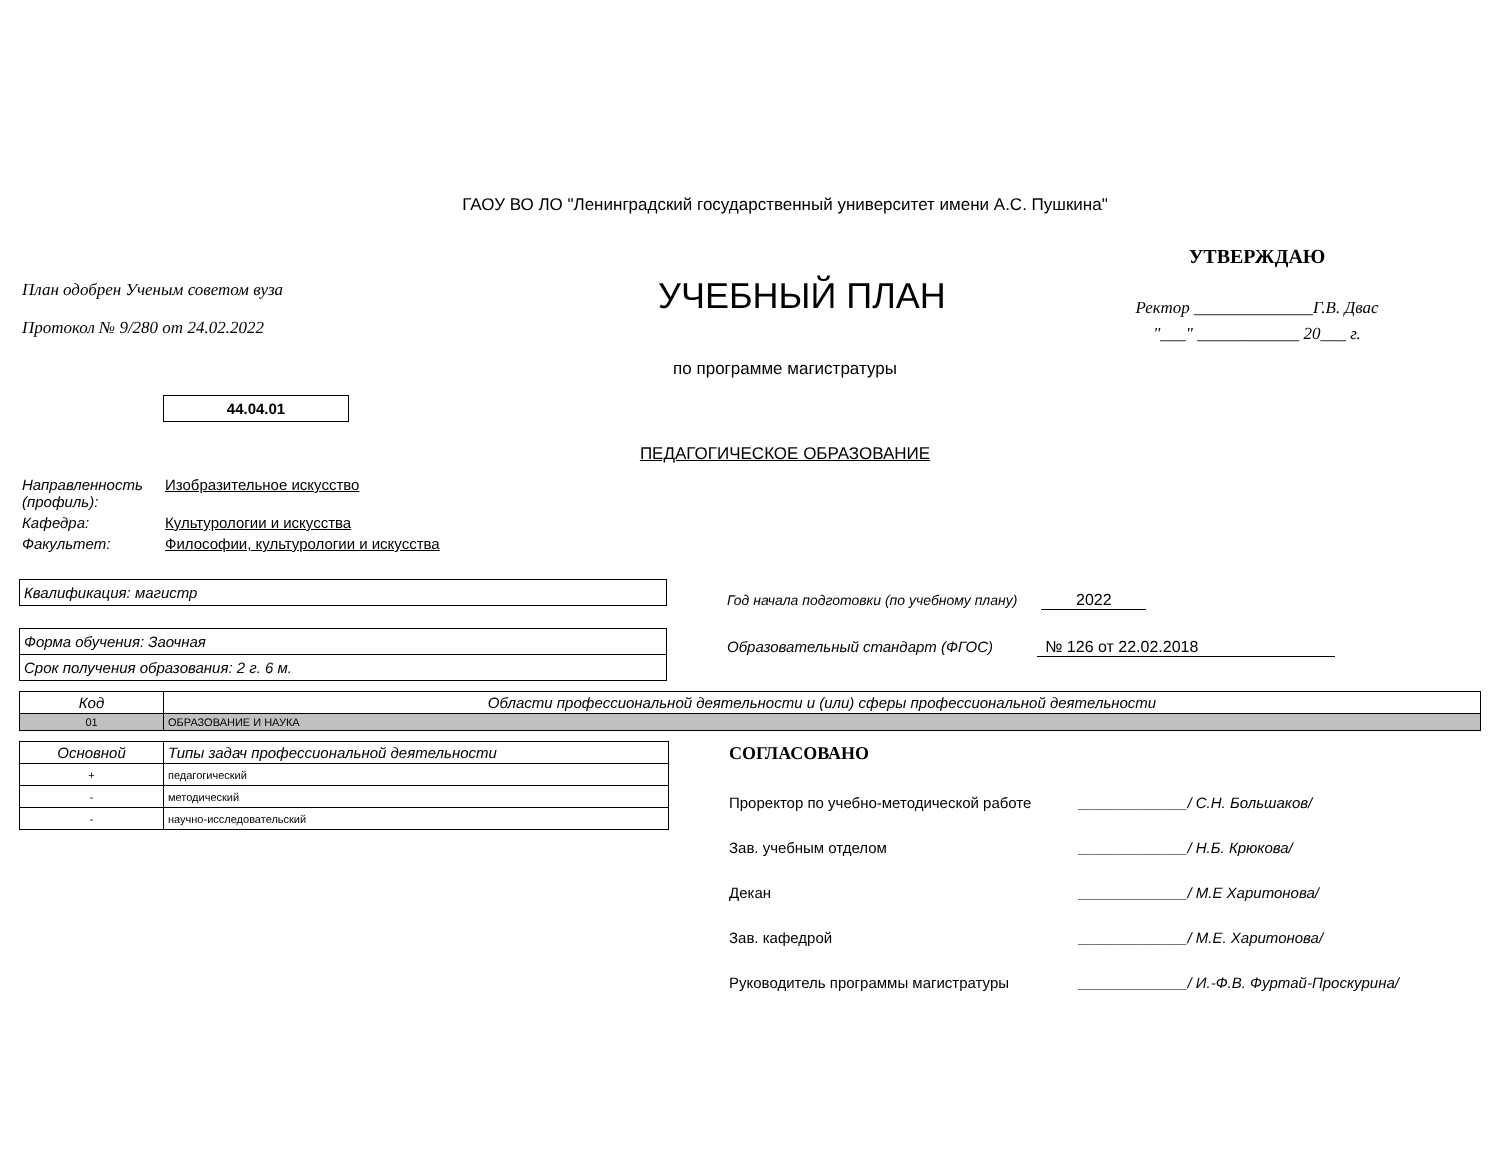ГАОУ ВО ЛО "Ленинградский государственный университет имени А.С. Пушкина"
План одобрен Ученым советом вуза
Протокол № 9/280 от 24.02.2022
УЧЕБНЫЙ ПЛАН
УТВЕРЖДАЮ
Ректор ______________Г.В. Двас
"___" ____________ 20___ г.
по программе магистратуры
44.04.01
ПЕДАГОГИЧЕСКОЕ ОБРАЗОВАНИЕ
| Направленность (профиль): | Изобразительное искусство |
| Кафедра: | Культурологии и искусства |
| Факультет: | Философии, культурологии и искусства |
Квалификация: магистр
Форма обучения: Заочная
Срок получения образования: 2 г. 6 м.
Год начала подготовки (по учебному плану) 2022
Образовательный стандарт (ФГОС) № 126 от 22.02.2018
| Код | Области профессиональной деятельности и (или) сферы профессиональной деятельности |
| --- | --- |
| 01 | ОБРАЗОВАНИЕ И НАУКА |
| Основной | Типы задач профессиональной деятельности |
| --- | --- |
| + | педагогический |
| - | методический |
| - | научно-исследовательский |
СОГЛАСОВАНО
Проректор по учебно-методической работе _____________/ С.Н. Большаков/
Зав. учебным отделом _____________/ Н.Б. Крюкова/
Декан _____________/ М.Е Харитонова/
Зав. кафедрой _____________/ М.Е. Харитонова/
Руководитель программы магистратуры _____________/ И.-Ф.В. Фуртай-Проскурина/